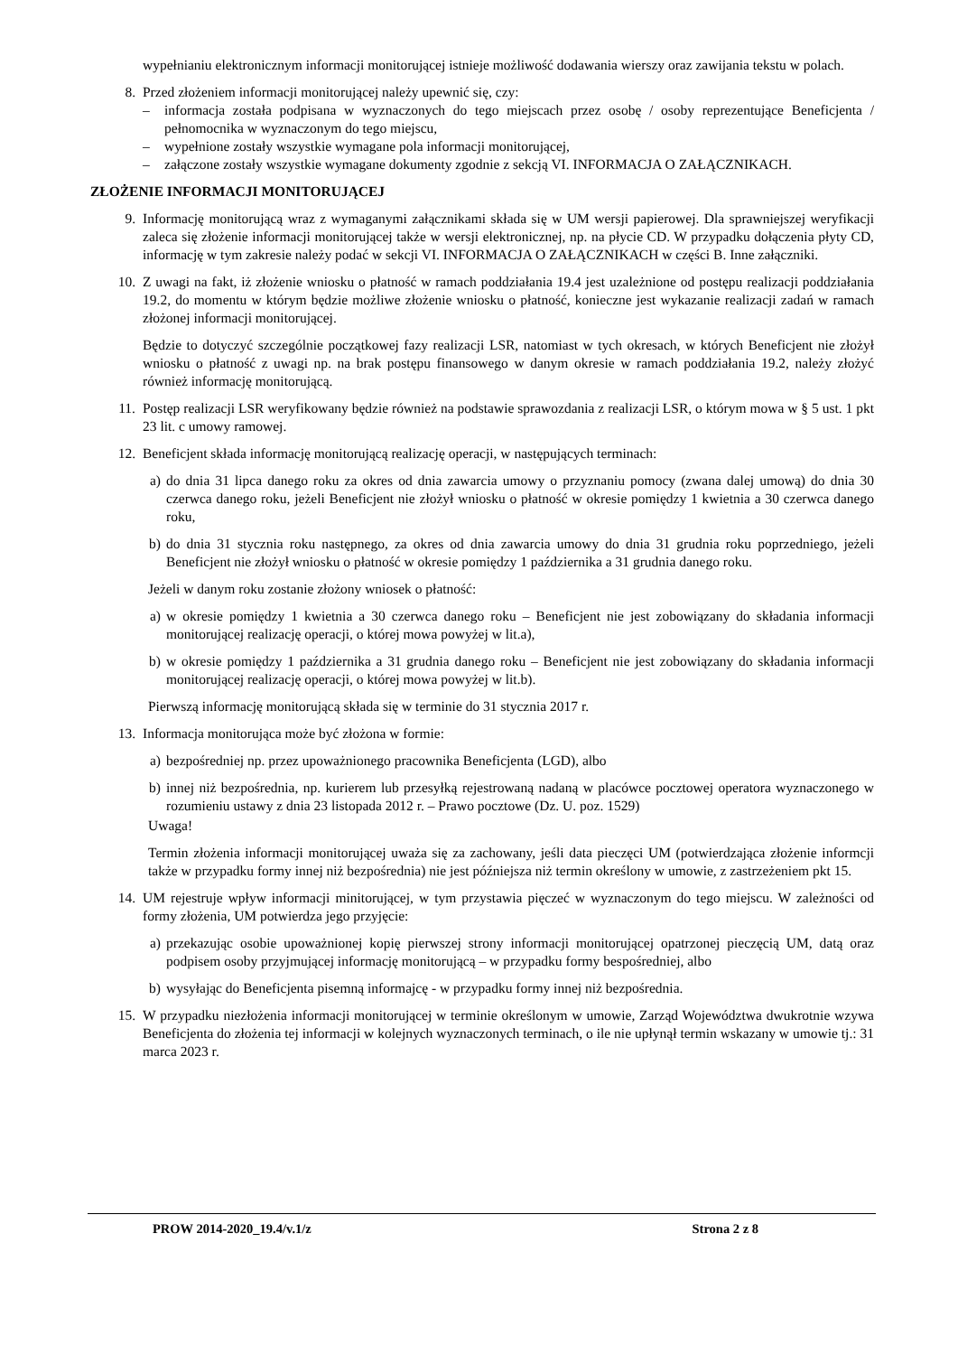wypełnianiu elektronicznym informacji monitorującej istnieje możliwość dodawania wierszy oraz zawijania tekstu w polach.
8. Przed złożeniem informacji monitorującej należy upewnić się, czy:
– informacja została podpisana w wyznaczonych do tego miejscach przez osobę / osoby reprezentujące Beneficjenta / pełnomocnika w wyznaczonym do tego miejscu,
– wypełnione zostały wszystkie wymagane pola informacji monitorującej,
– załączone zostały wszystkie wymagane dokumenty zgodnie z sekcją VI. INFORMACJA O ZAŁĄCZNIKACH.
ZŁOŻENIE INFORMACJI MONITORUJĄCEJ
9. Informację monitorującą wraz z wymaganymi załącznikami składa się w UM wersji papierowej. Dla sprawniejszej weryfikacji zaleca się złożenie informacji monitorującej także w wersji elektronicznej, np. na płycie CD. W przypadku dołączenia płyty CD, informację w tym zakresie należy podać w sekcji VI. INFORMACJA O ZAŁĄCZNIKACH w części B. Inne załączniki.
10. Z uwagi na fakt, iż złożenie wniosku o płatność w ramach poddziałania 19.4 jest uzależnione od postępu realizacji poddziałania 19.2, do momentu w którym będzie możliwe złożenie wniosku o płatność, konieczne jest wykazanie realizacji zadań w ramach złożonej informacji monitorującej.
Będzie to dotyczyć szczególnie początkowej fazy realizacji LSR, natomiast w tych okresach, w których Beneficjent nie złożył wniosku o płatność z uwagi np. na brak postępu finansowego w danym okresie w ramach poddziałania 19.2, należy złożyć również informację monitorującą.
11. Postęp realizacji LSR weryfikowany będzie również na podstawie sprawozdania z realizacji LSR, o którym mowa w § 5 ust. 1 pkt 23 lit. c umowy ramowej.
12. Beneficjent składa informację monitorującą realizację operacji, w następujących terminach:
a) do dnia 31 lipca danego roku za okres od dnia zawarcia umowy o przyznaniu pomocy (zwana dalej umową) do dnia 30 czerwca danego roku, jeżeli Beneficjent nie złożył wniosku o płatność w okresie pomiędzy 1 kwietnia a 30 czerwca danego roku,
b) do dnia 31 stycznia roku następnego, za okres od dnia zawarcia umowy do dnia 31 grudnia roku poprzedniego, jeżeli Beneficjent nie złożył wniosku o płatność w okresie pomiędzy 1 października a 31 grudnia danego roku.
Jeżeli w danym roku zostanie złożony wniosek o płatność:
a) w okresie pomiędzy 1 kwietnia a 30 czerwca danego roku – Beneficjent nie jest zobowiązany do składania informacji monitorującej realizację operacji, o której mowa powyżej w lit.a),
b) w okresie pomiędzy 1 października a 31 grudnia danego roku – Beneficjent nie jest zobowiązany do składania informacji monitorującej realizację operacji, o której mowa powyżej w lit.b).
Pierwszą informację monitorującą składa się w terminie do 31 stycznia 2017 r.
13. Informacja monitorująca może być złożona w formie:
a) bezpośredniej np. przez upoważnionego pracownika Beneficjenta (LGD), albo
b) innej niż bezpośrednia, np. kurierem lub przesyłką rejestrowaną nadaną w placówce pocztowej operatora wyznaczonego w rozumieniu ustawy z dnia 23 listopada 2012 r. – Prawo pocztowe (Dz. U. poz. 1529)
Uwaga!
Termin złożenia informacji monitorującej uważa się za zachowany, jeśli data pieczęci UM (potwierdzająca złożenie informcji także w przypadku formy innej niż bezpośrednia) nie jest późniejsza niż termin określony w umowie, z zastrzeżeniem pkt 15.
14. UM rejestruje wpływ informacji minitorującej, w tym przystawia pięczeć w wyznaczonym do tego miejscu. W zależności od formy złożenia, UM potwierdza jego przyjęcie:
a) przekazując osobie upoważnionej kopię pierwszej strony informacji monitorującej opatrzonej pieczęcią UM, datą oraz podpisem osoby przyjmującej informację monitorującą – w przypadku formy bespośredniej, albo
b) wysyłając do Beneficjenta pisemną informajcę - w przypadku formy innej niż bezpośrednia.
15. W przypadku niezłożenia informacji monitorującej w terminie określonym w umowie, Zarząd Województwa dwukrotnie wzywa Beneficjenta do złożenia tej informacji w kolejnych wyznaczonych terminach, o ile nie upłynął termin wskazany w umowie tj.: 31 marca 2023 r.
PROW 2014-2020_19.4/v.1/z Strona 2 z 8